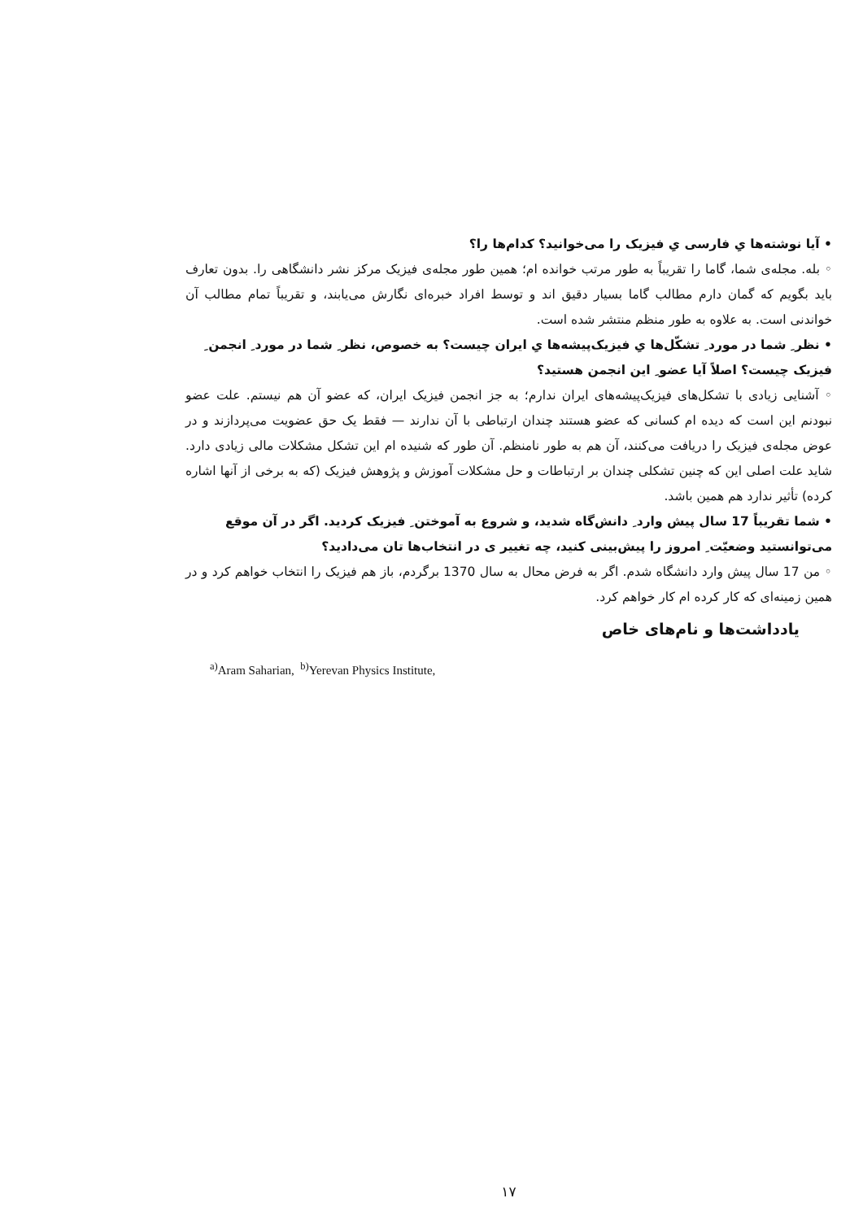• آیا نوشته‌ها یِ فارسی یِ فیزیک را می‌خوانید؟ کدام‌ها را؟
◦ بله. مجله‌ی شما، گاما را تقریباً به طور مرتب خوانده ام؛ همین طور مجله‌ی فیزیک مرکز نشر دانشگاهی را. بدون تعارف باید بگویم که گمان دارم مطالب گاما بسیار دقیق اند و توسط افراد خبره‌ای نگارش می‌یابند، و تقریباً تمام مطالب آن خواندنی است. به علاوه به طور منظم منتشر شده است.
• نظر ِ شما در مورد ِ تشکّل‌ها یِ فیزیک‌پیشه‌ها یِ ایران چیست؟ به خصوص، نظر ِ شما در مورد ِ انجمن ِ فیزیک چیست؟ اصلاً آیا عضو ِ این انجمن هستید؟
◦ آشنایی زیادی با تشکل‌های فیزیک‌پیشه‌های ایران ندارم؛ به جز انجمن فیزیک ایران، که عضو آن هم نیستم. علت عضو نبودنم این است که دیده ام کسانی که عضو هستند چندان ارتباطی با آن ندارند — فقط یک حق عضویت می‌پردازند و در عوض مجله‌ی فیزیک را دریافت می‌کنند، آن هم به طور نامنظم. آن طور که شنیده ام این تشکل مشکلات مالی زیادی دارد. شاید علت اصلی این که چنین تشکلی چندان بر ارتباطات و حل مشکلات آموزش و پژوهش فیزیک (که به برخی از آنها اشاره کرده) تأثیر ندارد هم همین باشد.
• شما تقریباً 17 سال پیش وارد ِ دانش‌گاه شدید، و شروع به آموختن ِ فیزیک کردید. اگر در آن موقع می‌توانستید وضعیّت ِ امروز را پیش‌بینی کنید، چه تغییر ی در انتخاب‌ها تان می‌دادید؟
◦ من 17 سال پیش وارد دانشگاه شدم. اگر به فرض محال به سال 1370 برگردم، باز هم فیزیک را انتخاب خواهم کرد و در همین زمینه‌ای که کار کرده ام کار خواهم کرد.
یادداشت‌ها و نام‌های خاص
<sup>a)</sup> Aram Saharian, <sup>b)</sup>Yerevan Physics Institute,
۱۷